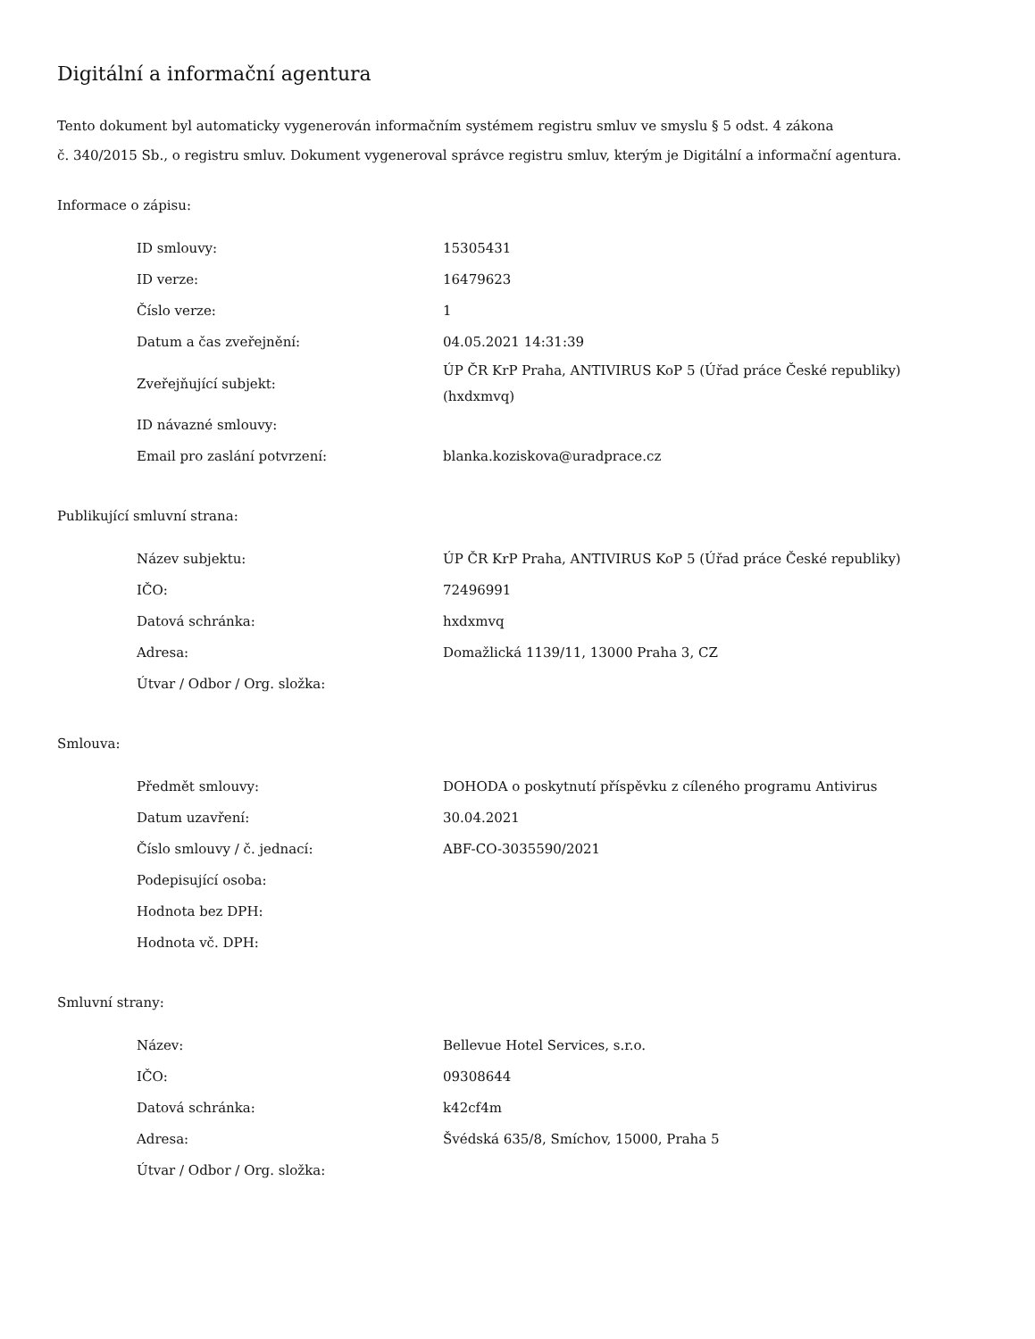Digitální a informační agentura
Tento dokument byl automaticky vygenerován informačním systémem registru smluv ve smyslu § 5 odst. 4 zákona
č. 340/2015 Sb., o registru smluv. Dokument vygeneroval správce registru smluv, kterým je Digitální a informační agentura.
Informace o zápisu:
| ID smlouvy: | 15305431 |
| ID verze: | 16479623 |
| Číslo verze: | 1 |
| Datum a čas zveřejnění: | 04.05.2021 14:31:39 |
| Zveřejňující subjekt: | ÚP ČR KrP Praha, ANTIVIRUS KoP 5 (Úřad práce České republiky) (hxdxmvq) |
| ID návazné smlouvy: | |
| Email pro zaslání potvrzení: | blanka.koziskova@uradprace.cz |
Publikující smluvní strana:
| Název subjektu: | ÚP ČR KrP Praha, ANTIVIRUS KoP 5 (Úřad práce České republiky) |
| IČO: | 72496991 |
| Datová schránka: | hxdxmvq |
| Adresa: | Domažlická 1139/11, 13000 Praha 3, CZ |
| Útvar / Odbor / Org. složka: | |
Smlouva:
| Předmět smlouvy: | DOHODA o poskytnutí příspěvku z cíleného programu Antivirus |
| Datum uzavření: | 30.04.2021 |
| Číslo smlouvy / č. jednací: | ABF-CO-3035590/2021 |
| Podepisující osoba: | |
| Hodnota bez DPH: | |
| Hodnota vč. DPH: | |
Smluvní strany:
| Název: | Bellevue Hotel Services, s.r.o. |
| IČO: | 09308644 |
| Datová schránka: | k42cf4m |
| Adresa: | Švédská 635/8, Smíchov, 15000, Praha 5 |
| Útvar / Odbor / Org. složka: | |